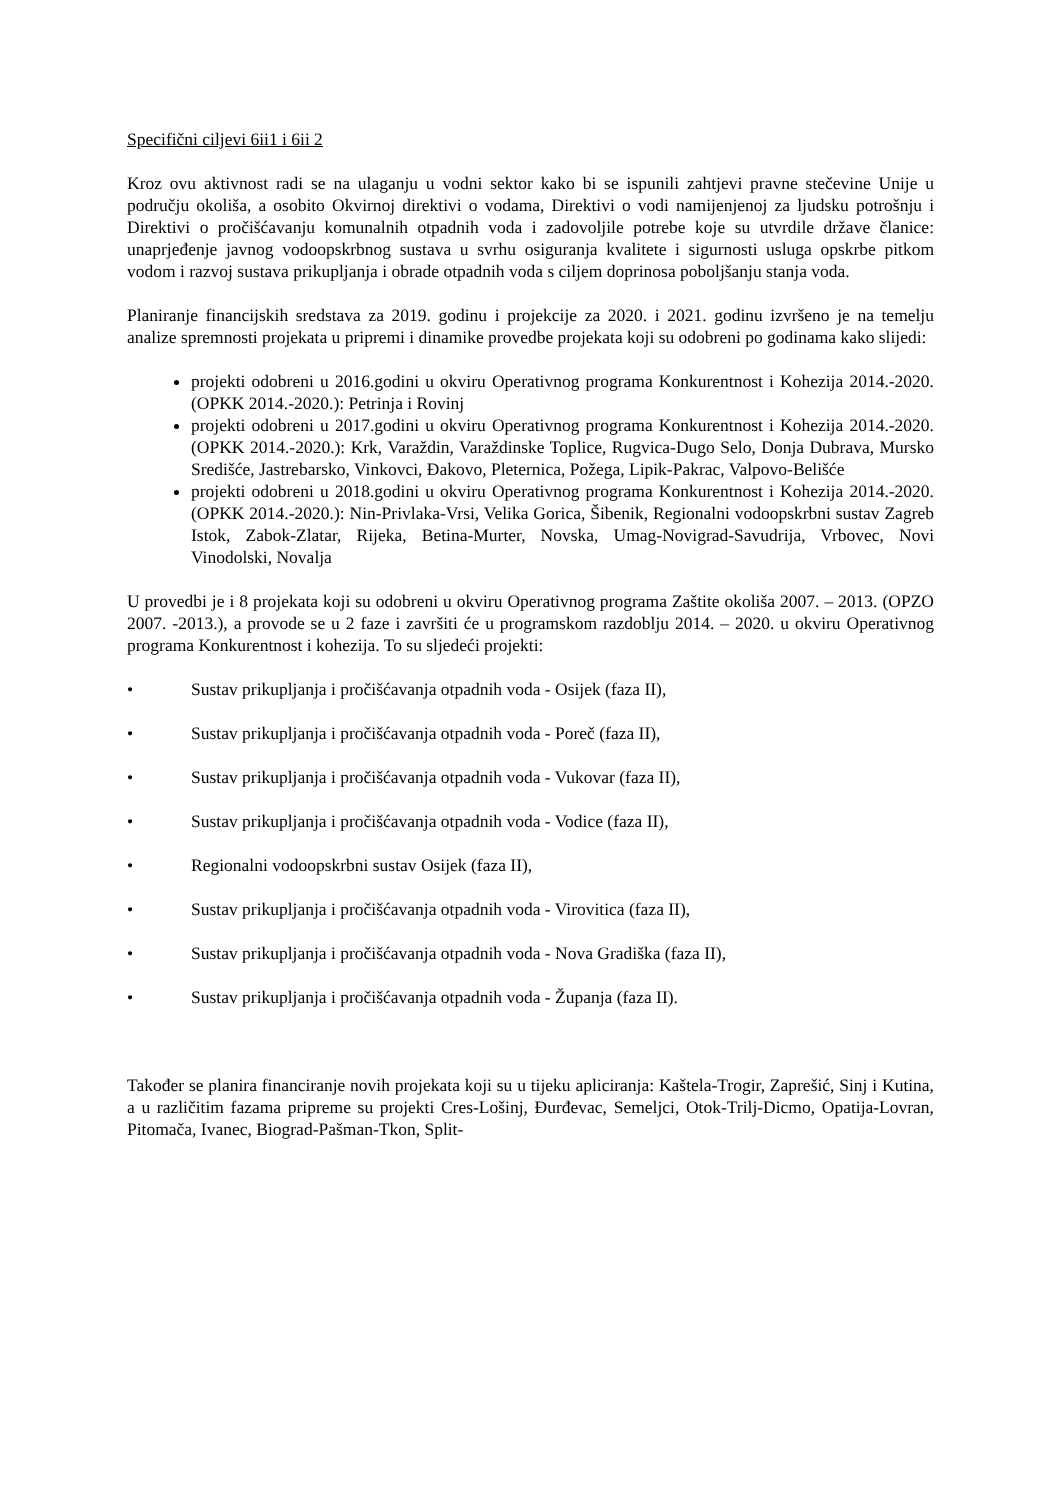Specifični ciljevi 6ii1 i 6ii 2
Kroz ovu aktivnost radi se na ulaganju u vodni sektor kako bi se ispunili zahtjevi pravne stečevine Unije u području okoliša, a osobito Okvirnoj direktivi o vodama, Direktivi o vodi namijenjenoj za ljudsku potrošnju i Direktivi o pročišćavanju komunalnih otpadnih voda i zadovoljile potrebe koje su utvrdile države članice: unaprjeđenje javnog vodoopskrbnog sustava u svrhu osiguranja kvalitete i sigurnosti usluga opskrbe pitkom vodom i razvoj sustava prikupljanja i obrade otpadnih voda s ciljem doprinosa poboljšanju stanja voda.
Planiranje financijskih sredstava za 2019. godinu i projekcije za 2020. i 2021. godinu izvršeno je na temelju analize spremnosti projekata u pripremi i dinamike provedbe projekata koji su odobreni po godinama kako slijedi:
projekti odobreni u 2016.godini u okviru Operativnog programa Konkurentnost i Kohezija 2014.-2020. (OPKK 2014.-2020.): Petrinja i Rovinj
projekti odobreni u 2017.godini u okviru Operativnog programa Konkurentnost i Kohezija 2014.-2020. (OPKK 2014.-2020.): Krk, Varaždin, Varaždinske Toplice, Rugvica-Dugo Selo, Donja Dubrava, Mursko Središće, Jastrebarsko, Vinkovci, Đakovo, Pleternica, Požega, Lipik-Pakrac, Valpovo-Belišće
projekti odobreni u 2018.godini u okviru Operativnog programa Konkurentnost i Kohezija 2014.-2020. (OPKK 2014.-2020.): Nin-Privlaka-Vrsi, Velika Gorica, Šibenik, Regionalni vodoopskrbni sustav Zagreb Istok, Zabok-Zlatar, Rijeka, Betina-Murter, Novska, Umag-Novigrad-Savudrija, Vrbovec, Novi Vinodolski, Novalja
U provedbi je i 8 projekata koji su odobreni u okviru Operativnog programa Zaštite okoliša 2007. – 2013. (OPZO 2007. -2013.), a provode se u 2 faze i završiti će u programskom razdoblju 2014. – 2020. u okviru Operativnog programa Konkurentnost i kohezija. To su sljedeći projekti:
• Sustav prikupljanja i pročišćavanja otpadnih voda - Osijek (faza II),
• Sustav prikupljanja i pročišćavanja otpadnih voda - Poreč (faza II),
• Sustav prikupljanja i pročišćavanja otpadnih voda - Vukovar (faza II),
• Sustav prikupljanja i pročišćavanja otpadnih voda - Vodice (faza II),
• Regionalni vodoopskrbni sustav Osijek (faza II),
• Sustav prikupljanja i pročišćavanja otpadnih voda - Virovitica (faza II),
• Sustav prikupljanja i pročišćavanja otpadnih voda - Nova Gradiška (faza II),
• Sustav prikupljanja i pročišćavanja otpadnih voda - Županja (faza II).
Također se planira financiranje novih projekata koji su u tijeku apliciranja: Kaštela-Trogir, Zaprešić, Sinj i Kutina, a u različitim fazama pripreme su projekti Cres-Lošinj, Đurđevac, Semeljci, Otok-Trilj-Dicmo, Opatija-Lovran, Pitomača, Ivanec, Biograd-Pašman-Tkon, Split-